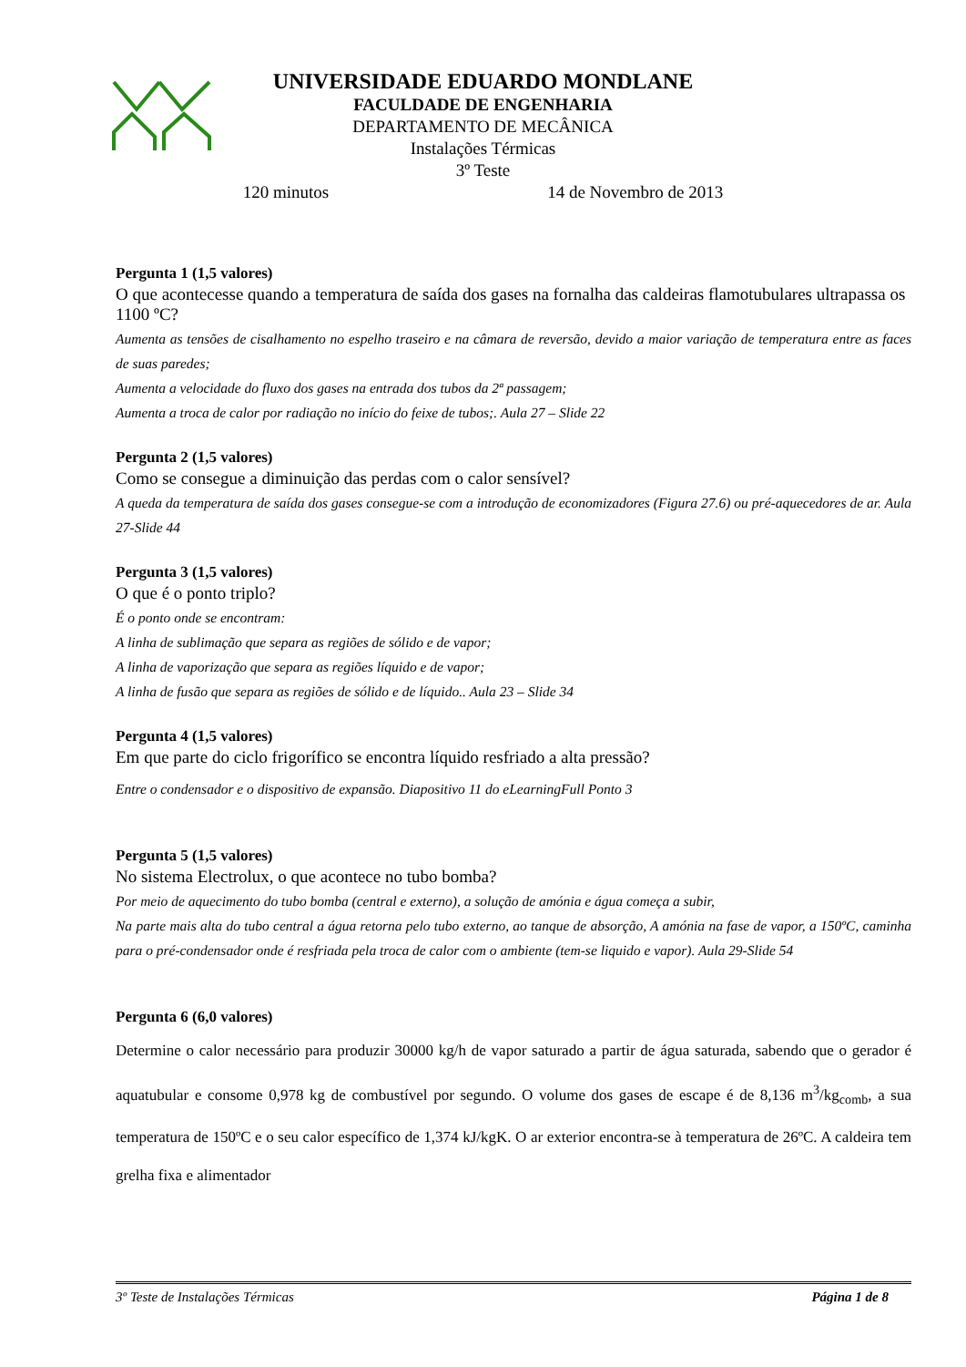UNIVERSIDADE EDUARDO MONDLANE
FACULDADE DE ENGENHARIA
DEPARTAMENTO DE MECÂNICA
Instalações Térmicas
3º Teste
120 minutos 14 de Novembro de 2013
Pergunta 1 (1,5 valores)
O que acontecesse quando a temperatura de saída dos gases na fornalha das caldeiras flamotubulares ultrapassa os 1100 ºC?
Aumenta as tensões de cisalhamento no espelho traseiro e na câmara de reversão, devido a maior variação de temperatura entre as faces de suas paredes;
Aumenta a velocidade do fluxo dos gases na entrada dos tubos da 2ª passagem;
Aumenta a troca de calor por radiação no início do feixe de tubos;. Aula 27 – Slide 22
Pergunta 2 (1,5 valores)
Como se consegue a diminuição das perdas com o calor sensível?
A queda da temperatura de saída dos gases consegue-se com a introdução de economizadores (Figura 27.6) ou pré-aquecedores de ar. Aula 27-Slide 44
Pergunta 3 (1,5 valores)
O que é o ponto triplo?
É o ponto onde se encontram:
A linha de sublimação que separa as regiões de sólido e de vapor;
A linha de vaporização que separa as regiões líquido e de vapor;
A linha de fusão que separa as regiões de sólido e de líquido.. Aula 23 – Slide 34
Pergunta 4 (1,5 valores)
Em que parte do ciclo frigorífico se encontra líquido resfriado a alta pressão?
Entre o condensador e o dispositivo de expansão. Diapositivo 11 do eLearningFull Ponto 3
Pergunta 5 (1,5 valores)
No sistema Electrolux, o que acontece no tubo bomba?
Por meio de aquecimento do tubo bomba (central e externo), a solução de amónia e água começa a subir,
Na parte mais alta do tubo central a água retorna pelo tubo externo, ao tanque de absorção, A amónia na fase de vapor, a 150ºC, caminha para o pré-condensador onde é resfriada pela troca de calor com o ambiente (tem-se liquido e vapor). Aula 29-Slide 54
Pergunta 6 (6,0 valores)
Determine o calor necessário para produzir 30000 kg/h de vapor saturado a partir de água saturada, sabendo que o gerador é aquatubular e consome 0,978 kg de combustível por segundo. O volume dos gases de escape é de 8,136 m<sup>3</sup>/kg<sub>comb</sub>, a sua temperatura de 150ºC e o seu calor específico de 1,374 kJ/kgK. O ar exterior encontra-se à temperatura de 26ºC. A caldeira tem grelha fixa e alimentador
3º Teste de Instalações Térmicas Página 1 de 8